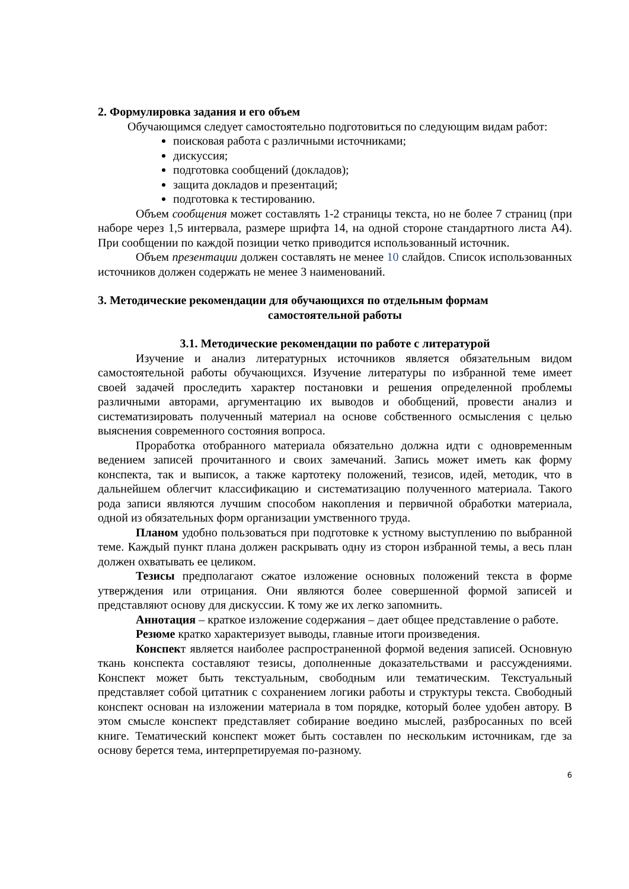2. Формулировка задания и его объем
Обучающимся следует самостоятельно подготовиться по следующим видам работ:
поисковая работа с различными источниками;
дискуссия;
подготовка сообщений (докладов);
защита докладов и презентаций;
подготовка к тестированию.
Объем сообщения может составлять 1-2 страницы текста, но не более 7 страниц (при наборе через 1,5 интервала, размере шрифта 14, на одной стороне стандартного листа А4). При сообщении по каждой позиции четко приводится использованный источник.
Объем презентации должен составлять не менее 10 слайдов. Список использованных источников должен содержать не менее 3 наименований.
3. Методические рекомендации для обучающихся по отдельным формам
самостоятельной работы
3.1. Методические рекомендации по работе с литературой
Изучение и анализ литературных источников является обязательным видом самостоятельной работы обучающихся. Изучение литературы по избранной теме имеет своей задачей проследить характер постановки и решения определенной проблемы различными авторами, аргументацию их выводов и обобщений, провести анализ и систематизировать полученный материал на основе собственного осмысления с целью выяснения современного состояния вопроса.
Проработка отобранного материала обязательно должна идти с одновременным ведением записей прочитанного и своих замечаний. Запись может иметь как форму конспекта, так и выписок, а также картотеку положений, тезисов, идей, методик, что в дальнейшем облегчит классификацию и систематизацию полученного материала. Такого рода записи являются лучшим способом накопления и первичной обработки материала, одной из обязательных форм организации умственного труда.
Планом удобно пользоваться при подготовке к устному выступлению по выбранной теме. Каждый пункт плана должен раскрывать одну из сторон избранной темы, а весь план должен охватывать ее целиком.
Тезисы предполагают сжатое изложение основных положений текста в форме утверждения или отрицания. Они являются более совершенной формой записей и представляют основу для дискуссии. К тому же их легко запомнить.
Аннотация – краткое изложение содержания – дает общее представление о работе.
Резюме кратко характеризует выводы, главные итоги произведения.
Конспект является наиболее распространенной формой ведения записей. Основную ткань конспекта составляют тезисы, дополненные доказательствами и рассуждениями. Конспект может быть текстуальным, свободным или тематическим. Текстуальный представляет собой цитатник с сохранением логики работы и структуры текста. Свободный конспект основан на изложении материала в том порядке, который более удобен автору. В этом смысле конспект представляет собирание воедино мыслей, разбросанных по всей книге. Тематический конспект может быть составлен по нескольким источникам, где за основу берется тема, интерпретируемая по-разному.
6